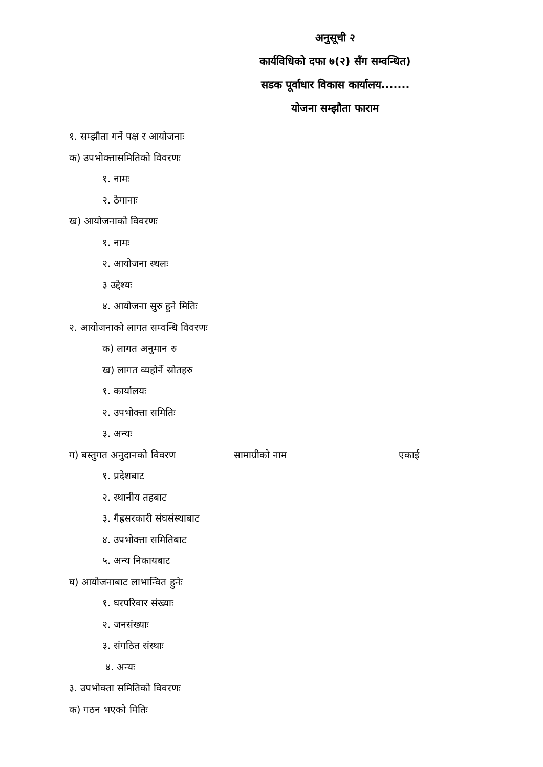अनुसूची २
कार्यविधिको दफा ७(२) सँग सम्वन्धित)
सडक पूर्वाधार विकास कार्यालय.......
योजना सम्झौता फाराम
१. सम्झौता गर्ने पक्ष र आयोजनाः
क) उपभोक्तासमितिको विवरणः
१. नामः
२. ठेगानाः
ख) आयोजनाको विवरणः
१. नामः
२. आयोजना स्थलः
३ उद्देश्यः
४. आयोजना सुरु हुने मितिः
२. आयोजनाको लागत सम्वन्धि विवरणः
क) लागत अनुमान रु
ख) लागत व्यहोर्ने स्रोतहरु
१. कार्यालयः
२. उपभोक्ता समितिः
३. अन्यः
ग) बस्तुगत अनुदानको विवरण सामाग्रीको नाम एकाई
१. प्रदेशबाट
२. स्थानीय तहबाट
३. गैह्रसरकारी संघसंस्थाबाट
४. उपभोक्ता समितिबाट
५. अन्य निकायबाट
घ) आयोजनाबाट लाभान्वित हुनेः
१. घरपरिवार संख्याः
२. जनसंख्याः
३. संगठित संस्थाः
४. अन्यः
३. उपभोक्ता समितिको विवरणः
क) गठन भएको मितिः